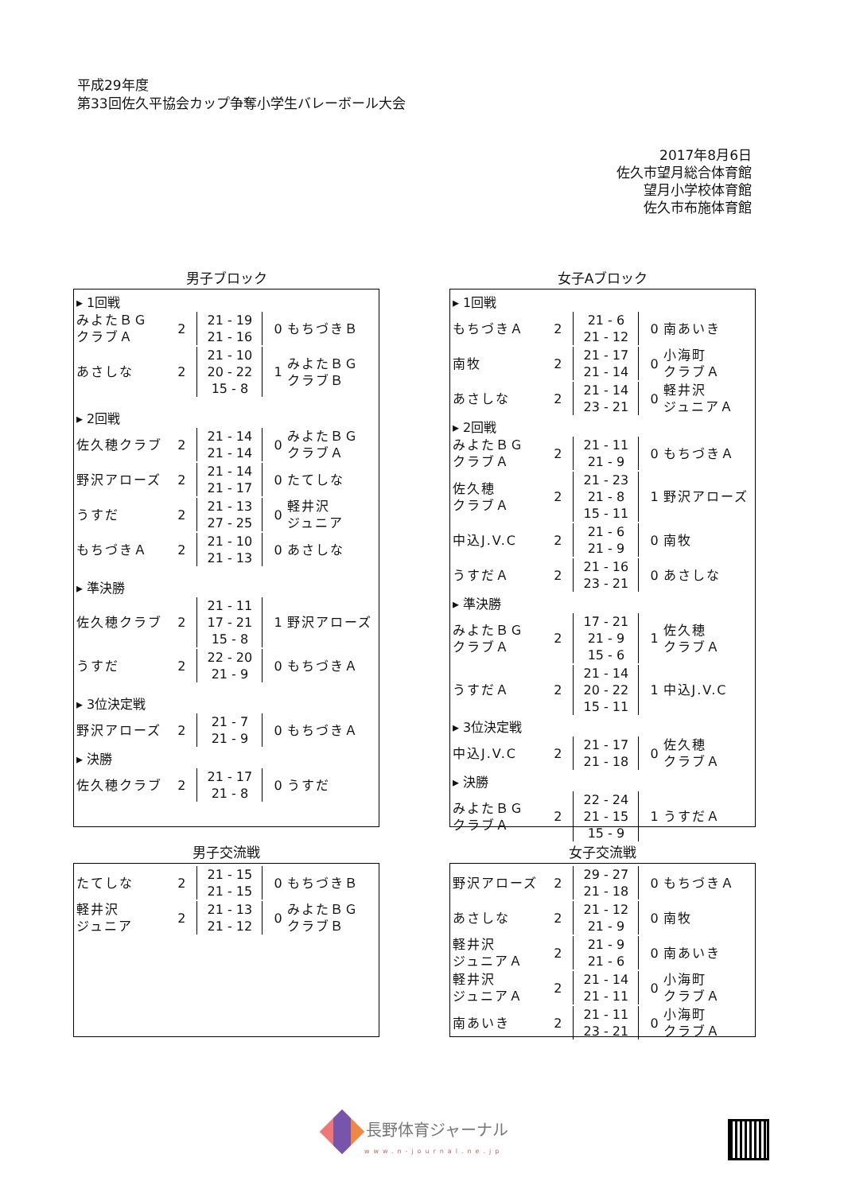平成29年度
第33回佐久平協会カップ争奪小学生バレーボール大会
2017年8月6日
佐久市望月総合体育館
望月小学校体育館
佐久市布施体育館
男子ブロック
| ▸ 1回戦 | | | | |
| みよたＢＧ クラブＡ | 2 | 21 - 19 21 - 16 | 0 | もちづきＢ |
| あさしな | 2 | 21 - 10 20 - 22 15 - 8 | 1 | みよたＢＧ クラブＢ |
| ▸ 2回戦 | | | | |
| 佐久穂クラブ | 2 | 21 - 14 21 - 14 | 0 | みよたＢＧ クラブＡ |
| 野沢アローズ | 2 | 21 - 14 21 - 17 | 0 | たてしな |
| うすだ | 2 | 21 - 13 27 - 25 | 0 | 軽井沢 ジュニア |
| もちづきＡ | 2 | 21 - 10 21 - 13 | 0 | あさしな |
| ▸ 準決勝 | | | | |
| 佐久穂クラブ | 2 | 21 - 11 17 - 21 15 - 8 | 1 | 野沢アローズ |
| うすだ | 2 | 22 - 20 21 - 9 | 0 | もちづきＡ |
| ▸ 3位決定戦 | | | | |
| 野沢アローズ | 2 | 21 - 7 21 - 9 | 0 | もちづきＡ |
| ▸ 決勝 | | | | |
| 佐久穂クラブ | 2 | 21 - 17 21 - 8 | 0 | うすだ |
女子Aブロック
| ▸ 1回戦 | | | | |
| もちづきＡ | 2 | 21 - 6 21 - 12 | 0 | 南あいき |
| 南牧 | 2 | 21 - 17 21 - 14 | 0 | 小海町 クラブＡ |
| あさしな | 2 | 21 - 14 23 - 21 | 0 | 軽井沢 ジュニアＡ |
| ▸ 2回戦 | | | | |
| みよたＢＧ クラブＡ | 2 | 21 - 11 21 - 9 | 0 | もちづきＡ |
| 佐久穂 クラブＡ | 2 | 21 - 23 21 - 8 15 - 11 | 1 | 野沢アローズ |
| 中込J.V.C | 2 | 21 - 6 21 - 9 | 0 | 南牧 |
| うすだＡ | 2 | 21 - 16 23 - 21 | 0 | あさしな |
| ▸ 準決勝 | | | | |
| みよたＢＧ クラブＡ | 2 | 17 - 21 21 - 9 15 - 6 | 1 | 佐久穂 クラブＡ |
| うすだＡ | 2 | 21 - 14 20 - 22 15 - 11 | 1 | 中込J.V.C |
| ▸ 3位決定戦 | | | | |
| 中込J.V.C | 2 | 21 - 17 21 - 18 | 0 | 佐久穂 クラブＡ |
| ▸ 決勝 | | | | |
| みよたＢＧ クラブＡ | 2 | 22 - 24 21 - 15 15 - 9 | 1 | うすだＡ |
男子交流戦
| たてしな | 2 | 21 - 15 21 - 15 | 0 | もちづきＢ |
| 軽井沢 ジュニア | 2 | 21 - 13 21 - 12 | 0 | みよたＢＧ クラブＢ |
女子交流戦
| 野沢アローズ | 2 | 29 - 27 21 - 18 | 0 | もちづきＡ |
| あさしな | 2 | 21 - 12 21 - 9 | 0 | 南牧 |
| 軽井沢 ジュニアＡ | 2 | 21 - 9 21 - 6 | 0 | 南あいき |
| 軽井沢 ジュニアＡ | 2 | 21 - 14 21 - 11 | 0 | 小海町 クラブＡ |
| 南あいき | 2 | 21 - 11 23 - 21 | 0 | 小海町 クラブＡ |
長野体育ジャーナル
www.n-journal.ne.jp